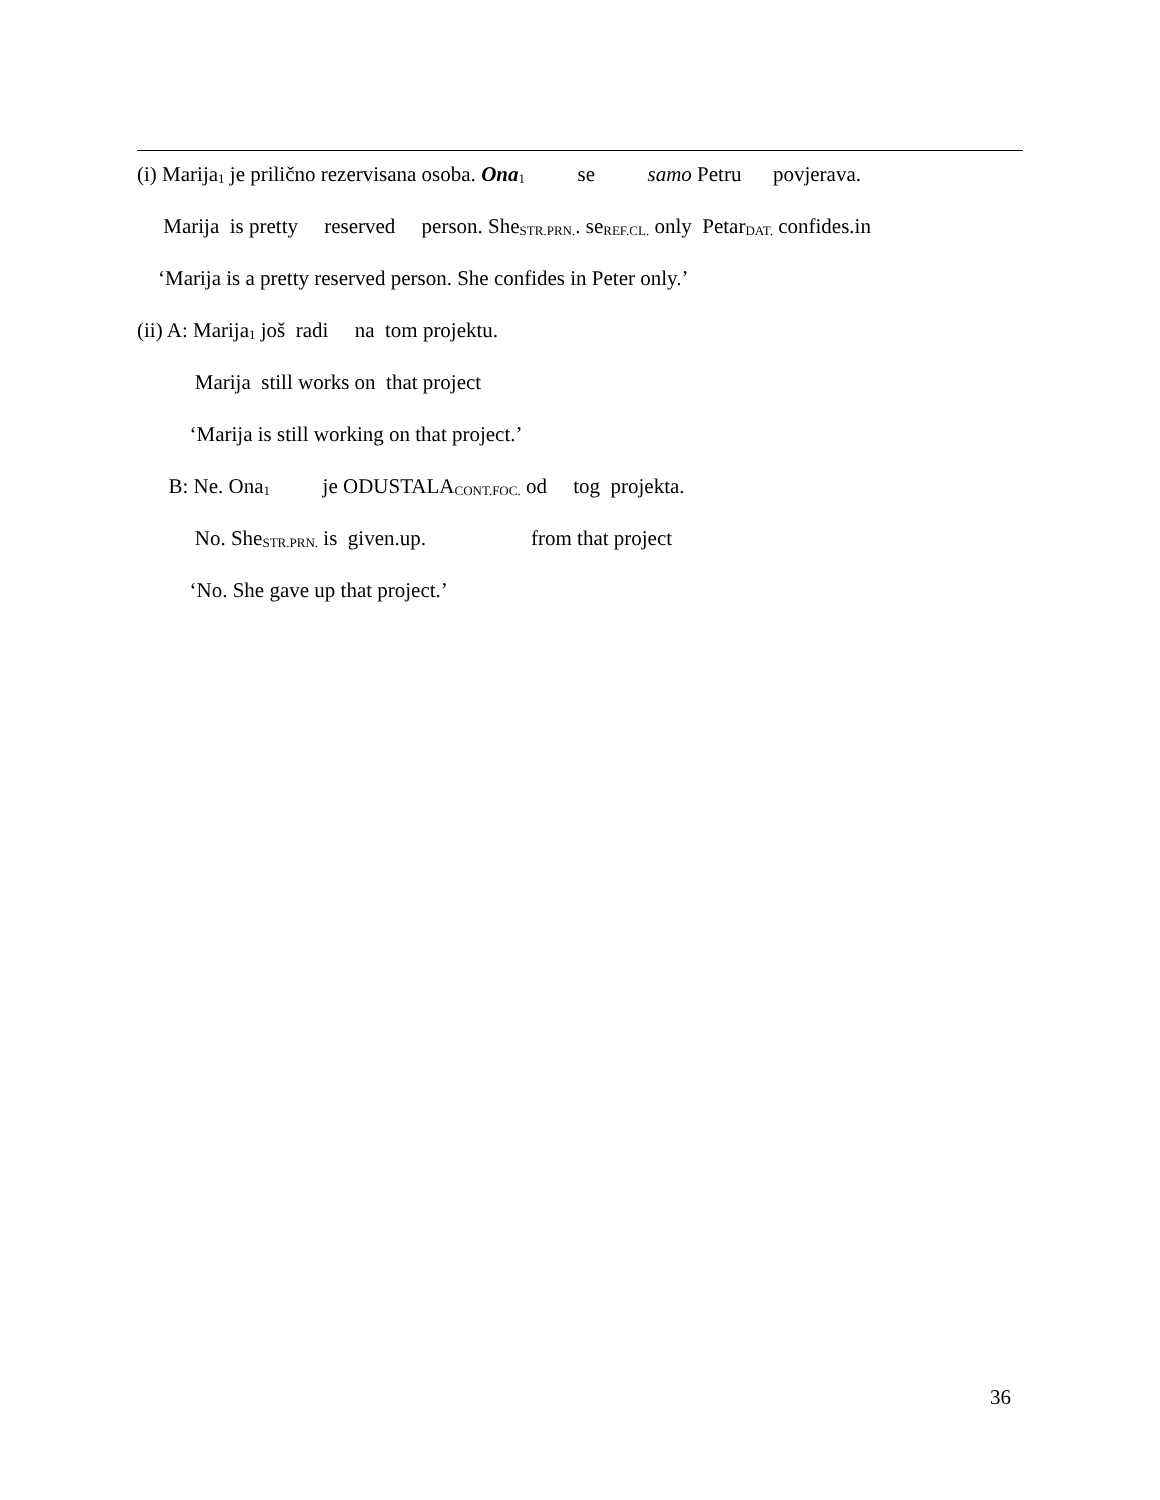(i) Marija<sub>1</sub> je prilično rezervisana osoba. Ona<sub>1</sub> se samo Petru povjerava.
Marija is pretty reserved person. She<sub>STR.PRN.</sub>. se<sub>REF.CL.</sub> only Petar<sub>DAT.</sub> confides.in
‘Marija is a pretty reserved person. She confides in Peter only.’
(ii) A: Marija<sub>1</sub> još radi na tom projektu.
Marija still works on that project
‘Marija is still working on that project.’
B: Ne. Ona<sub>1</sub> je ODUSTALA<sub>CONT.FOC.</sub> od tog projekta.
No. She<sub>STR.PRN.</sub> is given.up. from that project
‘No. She gave up that project.’
36